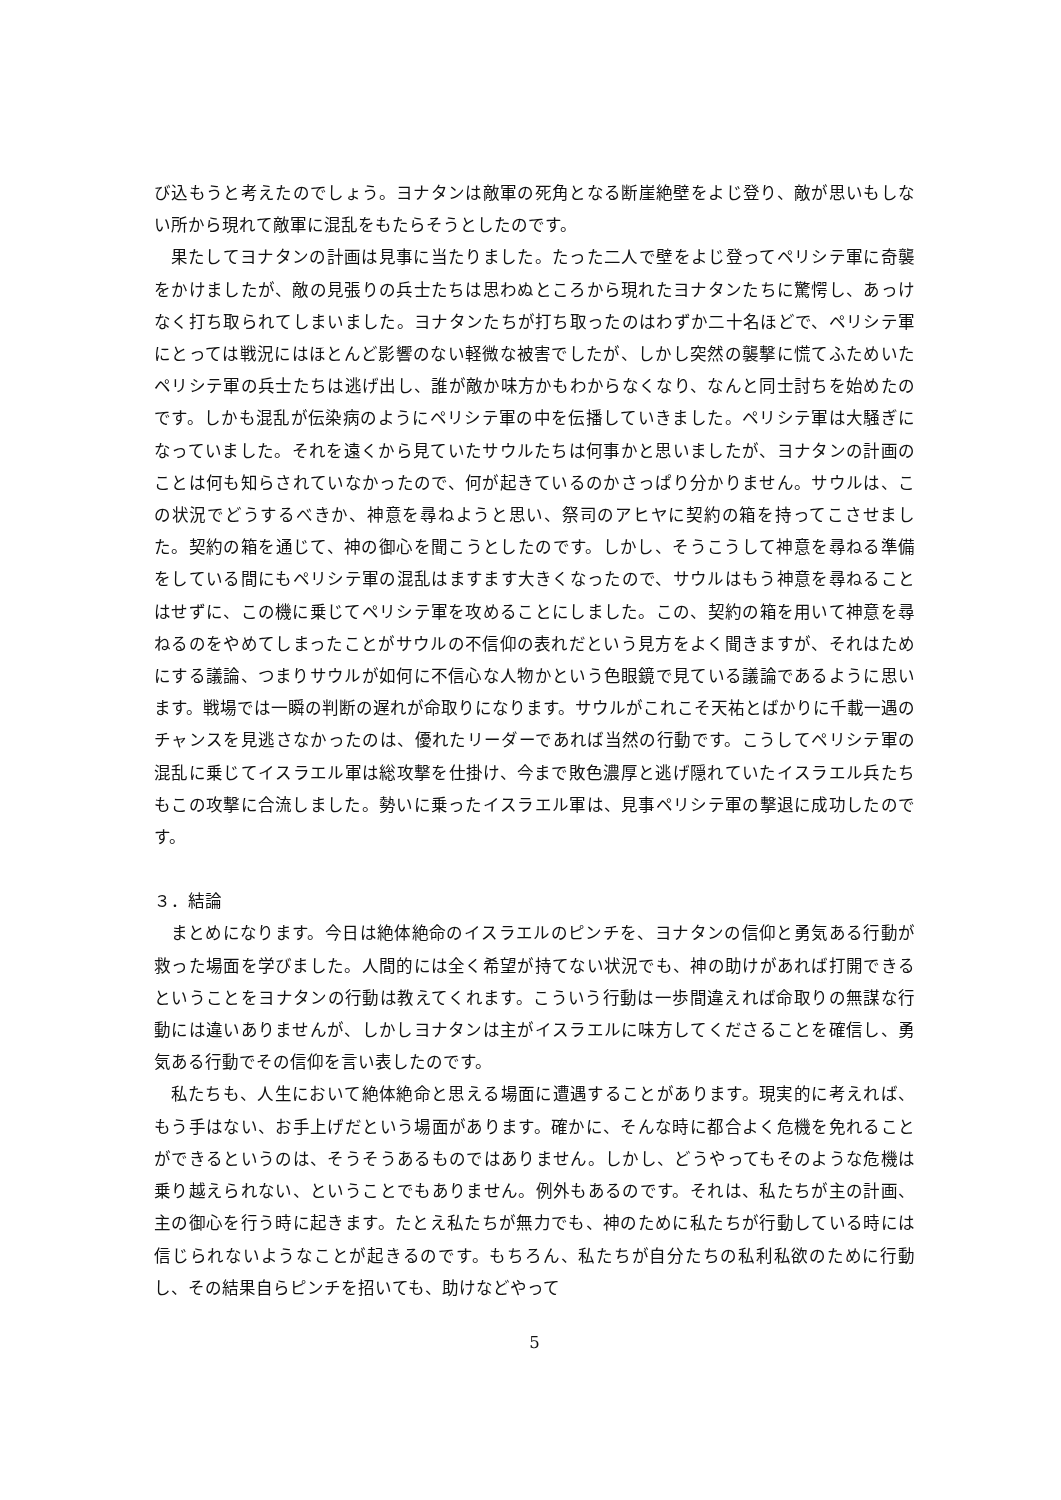び込もうと考えたのでしょう。ヨナタンは敵軍の死角となる断崖絶壁をよじ登り、敵が思いもしない所から現れて敵軍に混乱をもたらそうとしたのです。
果たしてヨナタンの計画は見事に当たりました。たった二人で壁をよじ登ってペリシテ軍に奇襲をかけましたが、敵の見張りの兵士たちは思わぬところから現れたヨナタンたちに驚愕し、あっけなく打ち取られてしまいました。ヨナタンたちが打ち取ったのはわずか二十名ほどで、ペリシテ軍にとっては戦況にはほとんど影響のない軽微な被害でしたが、しかし突然の襲撃に慌てふためいたペリシテ軍の兵士たちは逃げ出し、誰が敵か味方かもわからなくなり、なんと同士討ちを始めたのです。しかも混乱が伝染病のようにペリシテ軍の中を伝播していきました。ペリシテ軍は大騒ぎになっていました。それを遠くから見ていたサウルたちは何事かと思いましたが、ヨナタンの計画のことは何も知らされていなかったので、何が起きているのかさっぱり分かりません。サウルは、この状況でどうするべきか、神意を尋ねようと思い、祭司のアヒヤに契約の箱を持ってこさせました。契約の箱を通じて、神の御心を聞こうとしたのです。しかし、そうこうして神意を尋ねる準備をしている間にもペリシテ軍の混乱はますます大きくなったので、サウルはもう神意を尋ねることはせずに、この機に乗じてペリシテ軍を攻めることにしました。この、契約の箱を用いて神意を尋ねるのをやめてしまったことがサウルの不信仰の表れだという見方をよく聞きますが、それはためにする議論、つまりサウルが如何に不信心な人物かという色眼鏡で見ている議論であるように思います。戦場では一瞬の判断の遅れが命取りになります。サウルがこれこそ天祐とばかりに千載一遇のチャンスを見逃さなかったのは、優れたリーダーであれば当然の行動です。こうしてペリシテ軍の混乱に乗じてイスラエル軍は総攻撃を仕掛け、今まで敗色濃厚と逃げ隠れていたイスラエル兵たちもこの攻撃に合流しました。勢いに乗ったイスラエル軍は、見事ペリシテ軍の撃退に成功したのです。
３．結論
まとめになります。今日は絶体絶命のイスラエルのピンチを、ヨナタンの信仰と勇気ある行動が救った場面を学びました。人間的には全く希望が持てない状況でも、神の助けがあれば打開できるということをヨナタンの行動は教えてくれます。こういう行動は一歩間違えれば命取りの無謀な行動には違いありませんが、しかしヨナタンは主がイスラエルに味方してくださることを確信し、勇気ある行動でその信仰を言い表したのです。
私たちも、人生において絶体絶命と思える場面に遭遇することがあります。現実的に考えれば、もう手はない、お手上げだという場面があります。確かに、そんな時に都合よく危機を免れることができるというのは、そうそうあるものではありません。しかし、どうやってもそのような危機は乗り越えられない、ということでもありません。例外もあるのです。それは、私たちが主の計画、主の御心を行う時に起きます。たとえ私たちが無力でも、神のために私たちが行動している時には信じられないようなことが起きるのです。もちろん、私たちが自分たちの私利私欲のために行動し、その結果自らピンチを招いても、助けなどやって
5